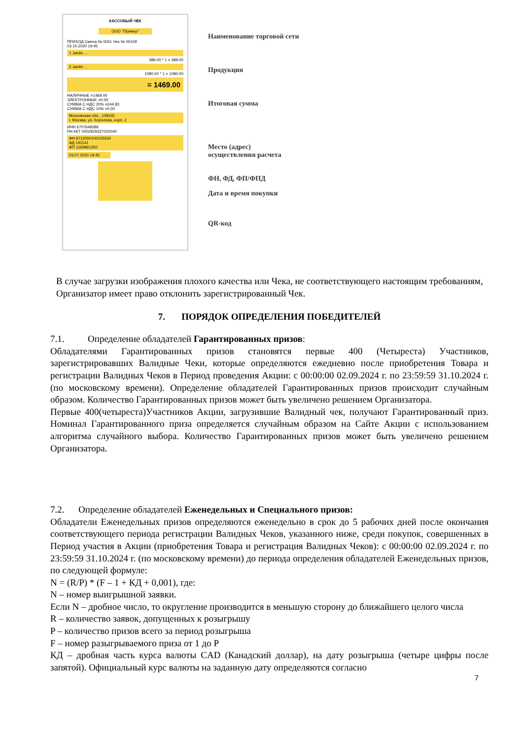КАССОВЫЙ ЧЕК
ООО "Пример"
ПРИХОД Смена № 0041 Чек № 00109
03.10.2020 19:45
1 Jardin ...
389.00 * 1 = 389.00
2 Jardin ...
1080.00 * 1 = 1080.00
= 1469.00
НАЛИЧНЫЕ =1469.00
ЭЛЕКТРОННЫЕ =0.00
СУММА С НДС 20% =244.83
СУММА С НДС 10% =0.00
Московская обл., 108245
г. Москва, ул. Королева, корп. 2
ИНН 6707648286
РН ККТ 0002929337020040
ФН 8712000100105530
ФД 191141
ФП 1169861350
03.07.2020 19:45
Наименование торговой сети
Продукция
Итоговая сумма
Место (адрес)
осуществления расчета
ФН, ФД, ФП/ФПД
Дата и время покупки
QR-код
В случае загрузки изображения плохого качества или Чека, не соответствующего настоящим требованиям, Организатор имеет право отклонить зарегистрированный Чек.
7. ПОРЯДОК ОПРЕДЕЛЕНИЯ ПОБЕДИТЕЛЕЙ
7.1. Определение обладателей Гарантированных призов:
Обладателями Гарантированных призов становятся первые 400 (Четыреста) Участников, зарегистрировавших Валидные Чеки, которые определяются ежедневно после приобретения Товара и регистрации Валидных Чеков в Период проведения Акции: с 00:00:00 02.09.2024 г. по 23:59:59 31.10.2024 г. (по московскому времени). Определение обладателей Гарантированных призов происходит случайным образом. Количество Гарантированных призов может быть увеличено решением Организатора.
Первые 400(четыреста)Участников Акции, загрузившие Валидный чек, получают Гарантированный приз. Номинал Гарантированного приза определяется случайным образом на Сайте Акции с использованием алгоритма случайного выбора. Количество Гарантированных призов может быть увеличено решением Организатора.
7.2. Определение обладателей Еженедельных и Специального призов:
Обладатели Еженедельных призов определяются еженедельно в срок до 5 рабочих дней после окончания соответствующего периода регистрации Валидных Чеков, указанного ниже, среди покупок, совершенных в Период участия в Акции (приобретения Товара и регистрация Валидных Чеков): с 00:00:00 02.09.2024 г. по 23:59:59 31.10.2024 г. (по московскому времени) до периода определения обладателей Еженедельных призов, по следующей формуле:
N = (R/P) * (F – 1 + КД + 0,001), где:
N – номер выигрышной заявки.
Если N – дробное число, то округление производится в меньшую сторону до ближайшего целого числа
R – количество заявок, допущенных к розыгрышу
P – количество призов всего за период розыгрыша
F – номер разыгрываемого приза от 1 до P
КД – дробная часть курса валюты CAD (Канадский доллар), на дату розыгрыша (четыре цифры после запятой). Официальный курс валюты на заданную дату определяются согласно
7